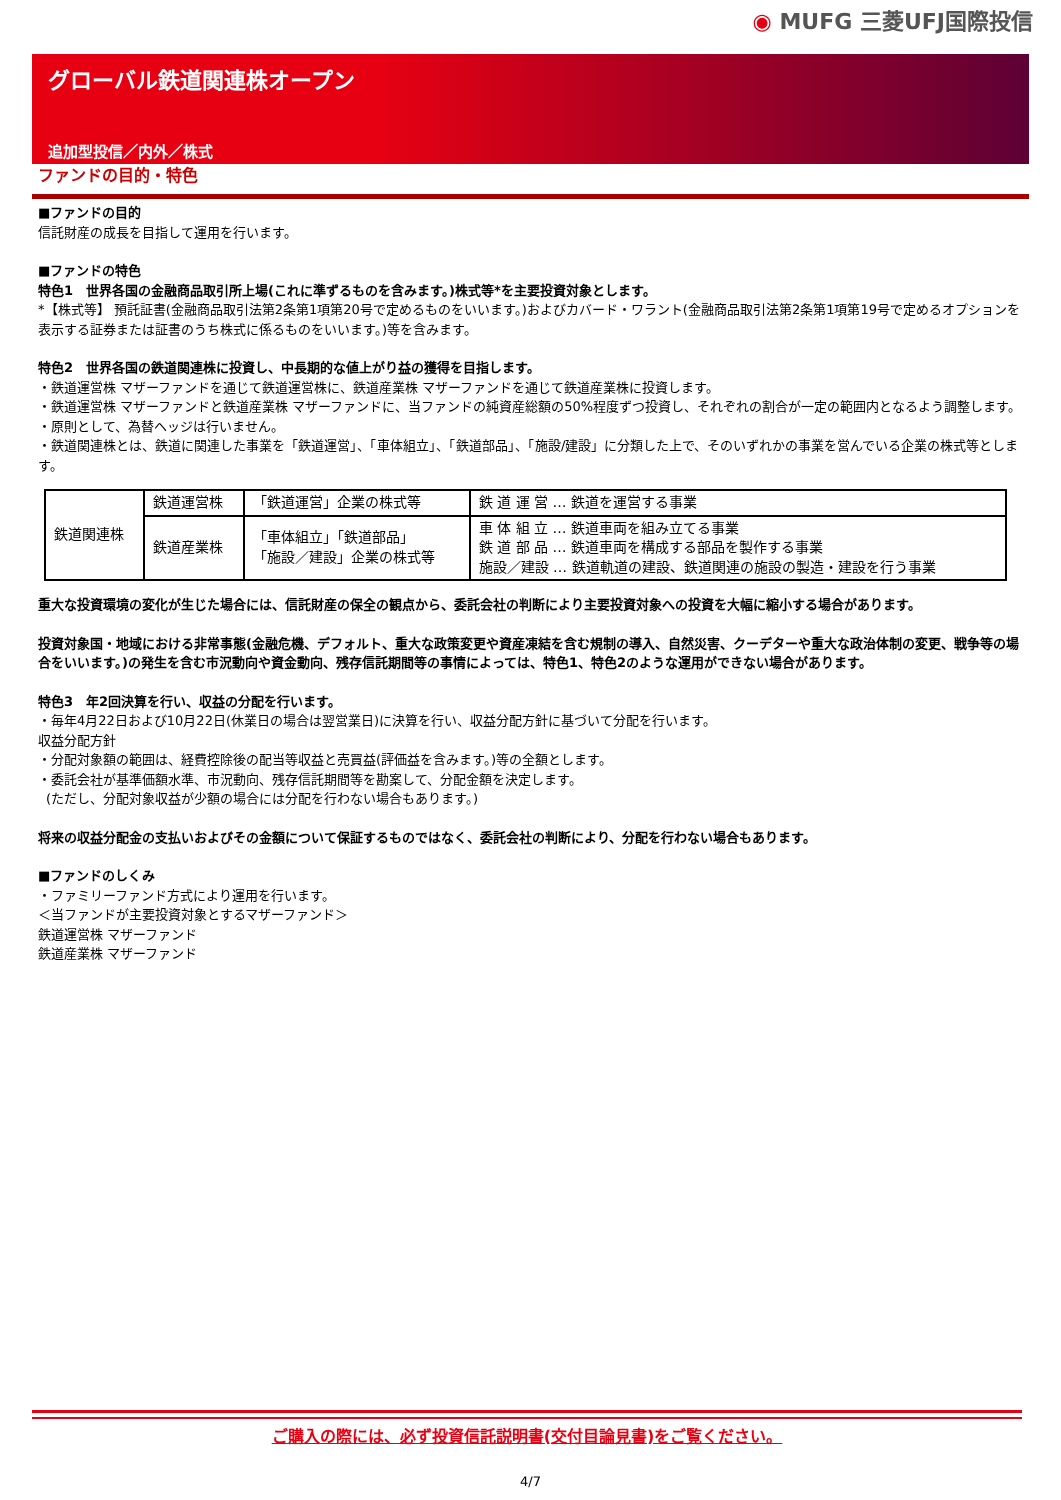◉ MUFG 三菱UFJ国際投信
グローバル鉄道関連株オープン
追加型投信／内外／株式
ファンドの目的・特色
■ファンドの目的
信託財産の成長を目指して運用を行います。
■ファンドの特色
特色1　世界各国の金融商品取引所上場(これに準ずるものを含みます。)株式等*を主要投資対象とします。
*【株式等】 預託証書(金融商品取引法第2条第1項第20号で定めるものをいいます。)およびカバード・ワラント(金融商品取引法第2条第1項第19号で定めるオプションを表示する証券または証書のうち株式に係るものをいいます。)等を含みます。
特色2　世界各国の鉄道関連株に投資し、中長期的な値上がり益の獲得を目指します。
・鉄道運営株 マザーファンドを通じて鉄道運営株に、鉄道産業株 マザーファンドを通じて鉄道産業株に投資します。
・鉄道運営株 マザーファンドと鉄道産業株 マザーファンドに、当ファンドの純資産総額の50%程度ずつ投資し、それぞれの割合が一定の範囲内となるよう調整します。
・原則として、為替ヘッジは行いません。
・鉄道関連株とは、鉄道に関連した事業を「鉄道運営」、「車体組立」、「鉄道部品」、「施設/建設」に分類した上で、そのいずれかの事業を営んでいる企業の株式等とします。
| 鉄道関連株 | 鉄道運営株 | 「鉄道運営」企業の株式等 | 鉄 道 運 営 … 鉄道を運営する事業 |
| | 鉄道産業株 | 「車体組立」「鉄道部品」 「施設／建設」企業の株式等 | 車 体 組 立 … 鉄道車両を組み立てる事業 鉄 道 部 品 … 鉄道車両を構成する部品を製作する事業 施設／建設 … 鉄道軌道の建設、鉄道関連の施設の製造・建設を行う事業 |
重大な投資環境の変化が生じた場合には、信託財産の保全の観点から、委託会社の判断により主要投資対象への投資を大幅に縮小する場合があります。
投資対象国・地域における非常事態(金融危機、デフォルト、重大な政策変更や資産凍結を含む規制の導入、自然災害、クーデターや重大な政治体制の変更、戦争等の場合をいいます。)の発生を含む市況動向や資金動向、残存信託期間等の事情によっては、特色1、特色2のような運用ができない場合があります。
特色3　年2回決算を行い、収益の分配を行います。
・毎年4月22日および10月22日(休業日の場合は翌営業日)に決算を行い、収益分配方針に基づいて分配を行います。
収益分配方針
・分配対象額の範囲は、経費控除後の配当等収益と売買益(評価益を含みます。)等の全額とします。
・委託会社が基準価額水準、市況動向、残存信託期間等を勘案して、分配金額を決定します。
(ただし、分配対象収益が少額の場合には分配を行わない場合もあります。)
将来の収益分配金の支払いおよびその金額について保証するものではなく、委託会社の判断により、分配を行わない場合もあります。
■ファンドのしくみ
・ファミリーファンド方式により運用を行います。
＜当ファンドが主要投資対象とするマザーファンド＞
鉄道運営株 マザーファンド
鉄道産業株 マザーファンド
ご購入の際には、必ず投資信託説明書(交付目論見書)をご覧ください。
4/7